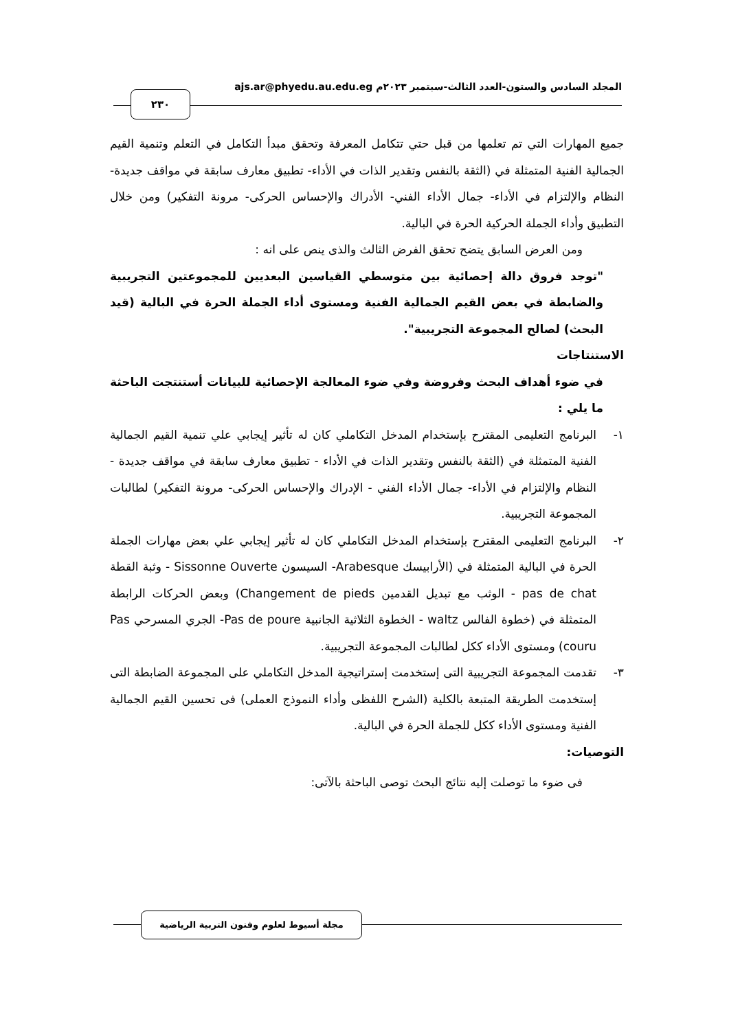المجلد السادس والستون-العدد الثالث-سبتمبر ٢٠٢٣م ajs.ar@phyedu.au.edu.eg
٢٣٠
جميع المهارات التي تم تعلمها من قبل حتي تتكامل المعرفة وتحقق مبدأ التكامل في التعلم وتنمية القيم الجمالية الفنية المتمثلة في (الثقة بالنفس وتقدير الذات في الأداء- تطبيق معارف سابقة في مواقف جديدة- النظام والإلتزام في الأداء- جمال الأداء الفني- الأدراك والإحساس الحركى- مرونة التفكير) ومن خلال التطبيق وأداء الجملة الحركية الحرة في البالية.
ومن العرض السابق يتضح تحقق الفرض الثالث والذى ينص على انه :
"توجد فروق دالة إحصائية بين متوسطي القياسين البعديين للمجموعتين التجريبية والضابطة في بعض القيم الجمالية الفنية ومستوى أداء الجملة الحرة في البالية (قيد البحث) لصالح المجموعة التجريبية".
الاستنتاجات
في ضوء أهداف البحث وفروضة وفي ضوء المعالجة الإحصائية للبيانات أستنتجت الباحثة ما يلي :
١- البرنامج التعليمى المقترح بإستخدام المدخل التكاملي كان له تأثير إيجابي علي تنمية القيم الجمالية الفنية المتمثلة في (الثقة بالنفس وتقدير الذات في الأداء - تطبيق معارف سابقة في مواقف جديدة - النظام والإلتزام في الأداء- جمال الأداء الفني - الإدراك والإحساس الحركى- مرونة التفكير) لطالبات المجموعة التجريبية.
٢- البرنامج التعليمى المقترح بإستخدام المدخل التكاملي كان له تأثير إيجابي علي بعض مهارات الجملة الحرة في البالية المتمثلة في (الأرابيسك Arabesque- السيسون Sissonne Ouverte - وثبة القطة pas de chat - الوثب مع تبديل القدمين Changement de pieds) وبعض الحركات الرابطة المتمثلة في (خطوة الفالس waltz - الخطوة الثلاثية الجانبية Pas de poure- الجري المسرحي Pas couru) ومستوى الأداء ككل لطالبات المجموعة التجريبية.
٣- تقدمت المجموعة التجريبية التى إستخدمت إستراتيجية المدخل التكاملي على المجموعة الضابطة التى إستخدمت الطريقة المتبعة بالكلية (الشرح اللفظى وأداء النموذج العملى) فى تحسين القيم الجمالية الفنية ومستوى الأداء ككل للجملة الحرة في البالية.
التوصيات:
فى ضوء ما توصلت إليه نتائج البحث توصى الباحثة بالآتى:
مجلة أسيوط لعلوم وفنون التربية الرياضية